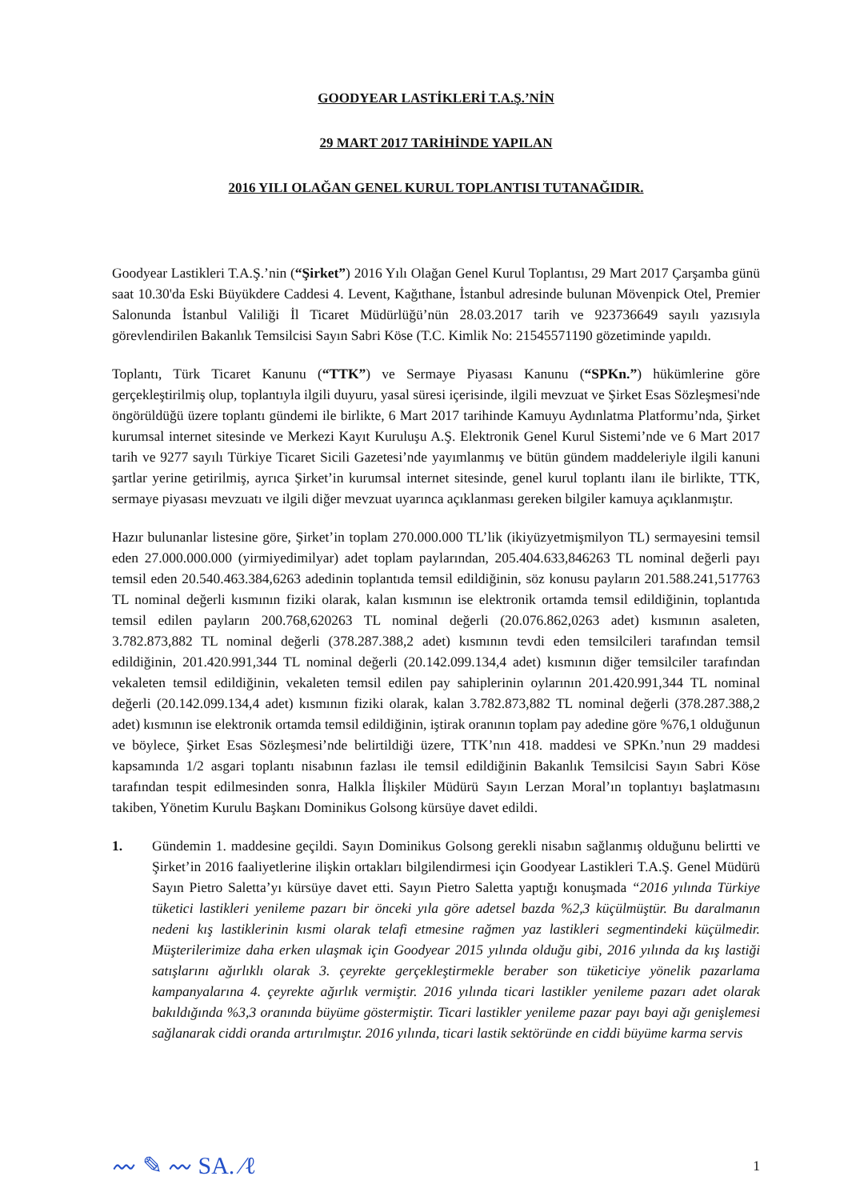GOODYEAR LASTİKLERİ T.A.Ş.’NİN
29 MART 2017 TARİHİNDE YAPILAN
2016 YILI OLAĞAN GENEL KURUL TOPLANTISI TUTANAĞIDIR.
Goodyear Lastikleri T.A.Ş.’nin (“Şirket”) 2016 Yılı Olağan Genel Kurul Toplantısı, 29 Mart 2017 Çarşamba günü saat 10.30'da Eski Büyükdere Caddesi 4. Levent, Kağıthane, İstanbul adresinde bulunan Mövenpick Otel, Premier Salonunda İstanbul Valiliği İl Ticaret Müdürlüğü’nün 28.03.2017 tarih ve 923736649 sayılı yazısıyla görevlendirilen Bakanlık Temsilcisi Sayın Sabri Köse (T.C. Kimlik No: 21545571190 gözetiminde yapıldı.
Toplantı, Türk Ticaret Kanunu (“TTK”) ve Sermaye Piyasası Kanunu (“SPKn.”) hükümlerine göre gerçekleştirilmiş olup, toplantıyla ilgili duyuru, yasal süresi içerisinde, ilgili mevzuat ve Şirket Esas Sözleşmesi'nde öngörüldüğü üzere toplantı gündemi ile birlikte, 6 Mart 2017 tarihinde Kamuyu Aydınlatma Platformu’nda, Şirket kurumsal internet sitesinde ve Merkezi Kayıt Kuruluşu A.Ş. Elektronik Genel Kurul Sistemi’nde ve 6 Mart 2017 tarih ve 9277 sayılı Türkiye Ticaret Sicili Gazetesi’nde yayımlanmış ve bütün gündem maddeleriyle ilgili kanuni şartlar yerine getirilmiş, ayrıca Şirket’in kurumsal internet sitesinde, genel kurul toplantı ilanı ile birlikte, TTK, sermaye piyasası mevzuatı ve ilgili diğer mevzuat uyarınca açıklanması gereken bilgiler kamuya açıklanmıştır.
Hazır bulunanlar listesine göre, Şirket’in toplam 270.000.000 TL’lik (ikiyüzyetmişmilyon TL) sermayesini temsil eden 27.000.000.000 (yirmiyedimilyar) adet toplam paylarından, 205.404.633,846263 TL nominal değerli payı temsil eden 20.540.463.384,6263 adedinin toplantıda temsil edildiğinin, söz konusu payların 201.588.241,517763 TL nominal değerli kısmının fiziki olarak, kalan kısmının ise elektronik ortamda temsil edildiğinin, toplantıda temsil edilen payların 200.768,620263 TL nominal değerli (20.076.862,0263 adet) kısmının asaleten, 3.782.873,882 TL nominal değerli (378.287.388,2 adet) kısmının tevdi eden temsilcileri tarafından temsil edildiğinin, 201.420.991,344 TL nominal değerli (20.142.099.134,4 adet) kısmının diğer temsilciler tarafından vekaleten temsil edildiğinin, vekaleten temsil edilen pay sahiplerinin oylarının 201.420.991,344 TL nominal değerli (20.142.099.134,4 adet) kısmının fiziki olarak, kalan 3.782.873,882 TL nominal değerli (378.287.388,2 adet) kısmının ise elektronik ortamda temsil edildiğinin, iştirak oranının toplam pay adedine göre %76,1 olduğunun ve böylece, Şirket Esas Sözleşmesi’nde belirtildiği üzere, TTK’nın 418. maddesi ve SPKn.’nun 29 maddesi kapsamında 1/2 asgari toplantı nisabının fazlası ile temsil edildiğinin Bakanlık Temsilcisi Sayın Sabri Köse tarafından tespit edilmesinden sonra, Halkla İlişkiler Müdürü Sayın Lerzan Moral’ın toplantıyı başlatmasını takiben, Yönetim Kurulu Başkanı Dominikus Golsong kürsüye davet edildi.
1. Gündemin 1. maddesine geçildi. Sayın Dominikus Golsong gerekli nisabın sağlanmış olduğunu belirtti ve Şirket’in 2016 faaliyetlerine ilişkin ortakları bilgilendirmesi için Goodyear Lastikleri T.A.Ş. Genel Müdürü Sayın Pietro Saletta’yı kürsüye davet etti. Sayın Pietro Saletta yaptığı konuşmada “2016 yılında Türkiye tüketici lastikleri yenileme pazarı bir önceki yıla göre adetsel bazda %2,3 küçülmüştür. Bu daralmanın nedeni kış lastiklerinin kısmi olarak telafi etmesine rağmen yaz lastikleri segmentindeki küçülmedir. Müşterilerimize daha erken ulaşmak için Goodyear 2015 yılında olduğu gibi, 2016 yılında da kış lastiği satışlarını ağırlıklı olarak 3. çeyrekte gerçekleştirmekle beraber son tüketiciye yönelik pazarlama kampanyalarına 4. çeyrekte ağırlık vermiştir. 2016 yılında ticari lastikler yenileme pazarı adet olarak bakıldığında %3,3 oranında büyüme göstermiştir. Ticari lastikler yenileme pazar payı bayi ağı genişlemesi sağlanarak ciddi oranda artırılmıştır. 2016 yılında, ticari lastik sektöründe en ciddi büyüme karma servis
〰 ✎ 〰 SA. ∕ℓ 1